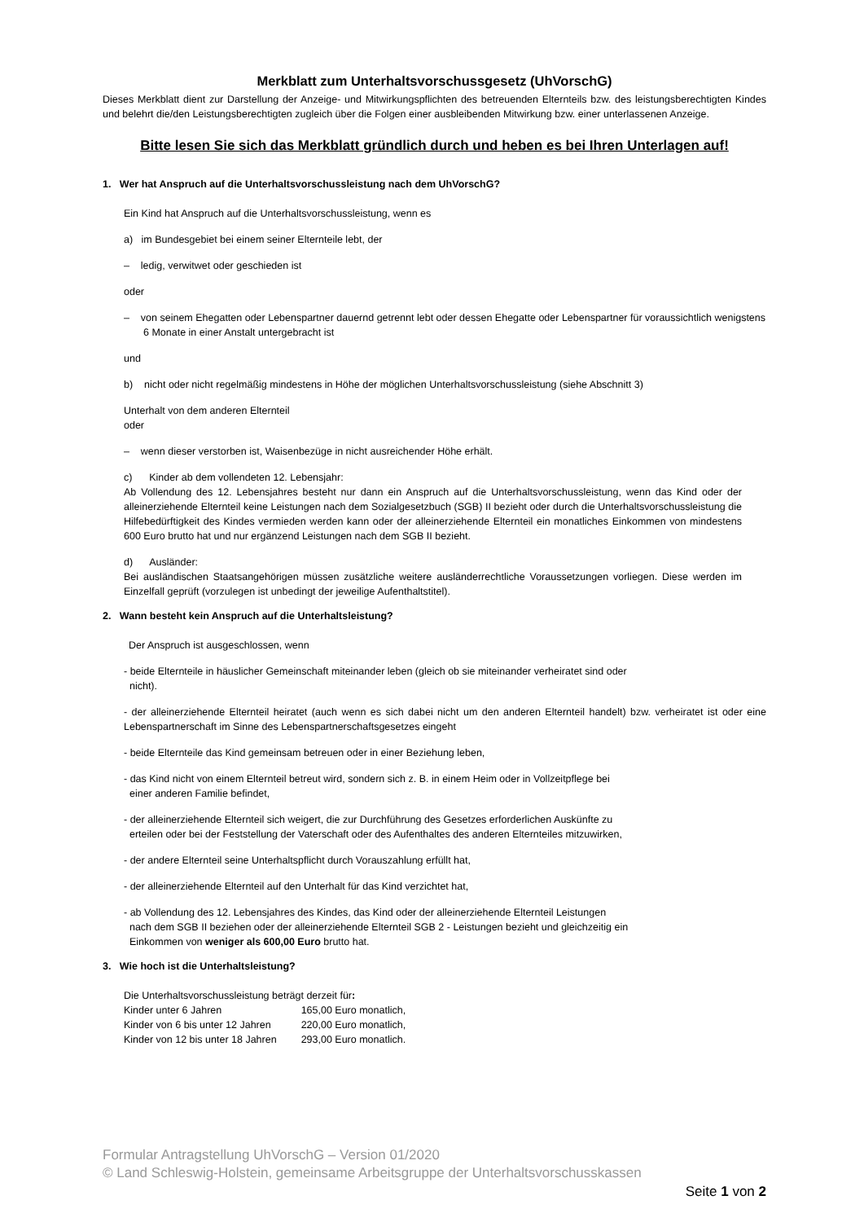Merkblatt zum Unterhaltsvorschussgesetz (UhVorschG)
Dieses Merkblatt dient zur Darstellung der Anzeige- und Mitwirkungspflichten des betreuenden Elternteils bzw. des leistungsberechtigten Kindes und belehrt die/den Leistungsberechtigten zugleich über die Folgen einer ausbleibenden Mitwirkung bzw. einer unterlassenen Anzeige.
Bitte lesen Sie sich das Merkblatt gründlich durch und heben es bei Ihren Unterlagen auf!
1. Wer hat Anspruch auf die Unterhaltsvorschussleistung nach dem UhVorschG?
Ein Kind hat Anspruch auf die Unterhaltsvorschussleistung, wenn es
a) im Bundesgebiet bei einem seiner Elternteile lebt, der
– ledig, verwitwet oder geschieden ist
oder
– von seinem Ehegatten oder Lebenspartner dauernd getrennt lebt oder dessen Ehegatte oder Lebenspartner für voraussichtlich wenigstens 6 Monate in einer Anstalt untergebracht ist
und
b) nicht oder nicht regelmäßig mindestens in Höhe der möglichen Unterhaltsvorschussleistung (siehe Abschnitt 3)
Unterhalt von dem anderen Elternteil
oder
– wenn dieser verstorben ist, Waisenbezüge in nicht ausreichender Höhe erhält.
c) Kinder ab dem vollendeten 12. Lebensjahr:
Ab Vollendung des 12. Lebensjahres besteht nur dann ein Anspruch auf die Unterhaltsvorschussleistung, wenn das Kind oder der alleinerziehende Elternteil keine Leistungen nach dem Sozialgesetzbuch (SGB) II bezieht oder durch die Unterhaltsvorschussleistung die Hilfebedürftigkeit des Kindes vermieden werden kann oder der alleinerziehende Elternteil ein monatliches Einkommen von mindestens 600 Euro brutto hat und nur ergänzend Leistungen nach dem SGB II bezieht.
d) Ausländer:
Bei ausländischen Staatsangehörigen müssen zusätzliche weitere ausländerrechtliche Voraussetzungen vorliegen. Diese werden im Einzelfall geprüft (vorzulegen ist unbedingt der jeweilige Aufenthaltstitel).
2. Wann besteht kein Anspruch auf die Unterhaltsleistung?
Der Anspruch ist ausgeschlossen, wenn
- beide Elternteile in häuslicher Gemeinschaft miteinander leben (gleich ob sie miteinander verheiratet sind oder
nicht).
- der alleinerziehende Elternteil heiratet (auch wenn es sich dabei nicht um den anderen Elternteil handelt) bzw. verheiratet ist oder eine Lebenspartnerschaft im Sinne des Lebenspartnerschaftsgesetzes eingeht
- beide Elternteile das Kind gemeinsam betreuen oder in einer Beziehung leben,
- das Kind nicht von einem Elternteil betreut wird, sondern sich z. B. in einem Heim oder in Vollzeitpflege bei
einer anderen Familie befindet,
- der alleinerziehende Elternteil sich weigert, die zur Durchführung des Gesetzes erforderlichen Auskünfte zu
erteilen oder bei der Feststellung der Vaterschaft oder des Aufenthaltes des anderen Elternteiles mitzuwirken,
- der andere Elternteil seine Unterhaltspflicht durch Vorauszahlung erfüllt hat,
- der alleinerziehende Elternteil auf den Unterhalt für das Kind verzichtet hat,
- ab Vollendung des 12. Lebensjahres des Kindes, das Kind oder der alleinerziehende Elternteil Leistungen
nach dem SGB II beziehen oder der alleinerziehende Elternteil SGB 2 - Leistungen bezieht und gleichzeitig ein
Einkommen von weniger als 600,00 Euro brutto hat.
3. Wie hoch ist die Unterhaltsleistung?
Die Unterhaltsvorschussleistung beträgt derzeit für:
| Kinder unter 6 Jahren | 165,00 Euro monatlich, |
| Kinder von 6 bis unter 12 Jahren | 220,00 Euro monatlich, |
| Kinder von 12 bis unter 18 Jahren | 293,00 Euro monatlich. |
Formular Antragstellung UhVorschG – Version 01/2020
© Land Schleswig-Holstein, gemeinsame Arbeitsgruppe der Unterhaltsvorschusskassen
Seite 1 von 2